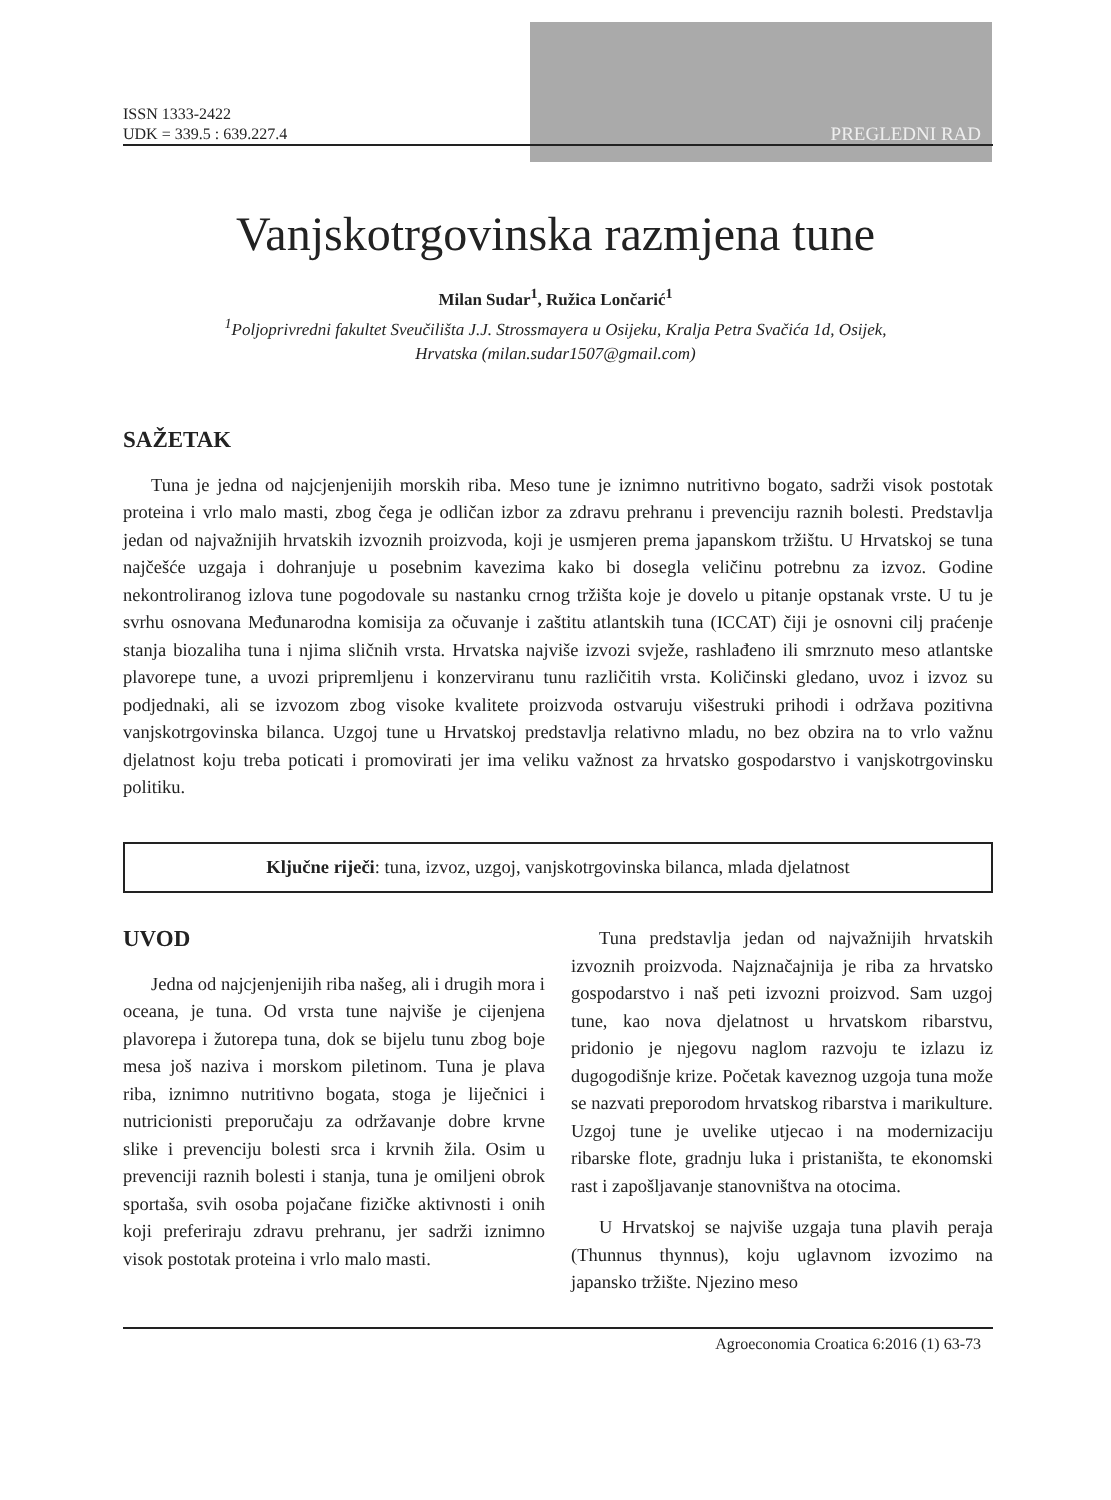ISSN 1333-2422
UDK = 339.5 : 639.227.4
PREGLEDNI RAD
Vanjskotrgovinska razmjena tune
Milan Sudar<sup>1</sup>, Ružica Lončarić<sup>1</sup>
<sup>1</sup> Poljoprivredni fakultet Sveučilišta J.J. Strossmayera u Osijeku, Kralja Petra Svačića 1d, Osijek,
Hrvatska (milan.sudar1507@gmail.com)
SAŽETAK
Tuna je jedna od najcjenjenijih morskih riba. Meso tune je iznimno nutritivno bogato, sadrži visok postotak proteina i vrlo malo masti, zbog čega je odličan izbor za zdravu prehranu i prevenciju raznih bolesti. Predstavlja jedan od najvažnijih hrvatskih izvoznih proizvoda, koji je usmjeren prema japanskom tržištu. U Hrvatskoj se tuna najčešće uzgaja i dohranjuje u posebnim kavezima kako bi dosegla veličinu potrebnu za izvoz. Godine nekontroliranog izlova tune pogodovale su nastanku crnog tržišta koje je dovelo u pitanje opstanak vrste. U tu je svrhu osnovana Međunarodna komisija za očuvanje i zaštitu atlantskih tuna (ICCAT) čiji je osnovni cilj praćenje stanja biozaliha tuna i njima sličnih vrsta. Hrvatska najviše izvozi svježe, rashlađeno ili smrznuto meso atlantske plavorepe tune, a uvozi pripremljenu i konzerviranu tunu različitih vrsta. Količinski gledano, uvoz i izvoz su podjednaki, ali se izvozom zbog visoke kvalitete proizvoda ostvaruju višestruki prihodi i održava pozitivna vanjskotrgovinska bilanca. Uzgoj tune u Hrvatskoj predstavlja relativno mladu, no bez obzira na to vrlo važnu djelatnost koju treba poticati i promovirati jer ima veliku važnost za hrvatsko gospodarstvo i vanjskotrgovinsku politiku.
Ključne riječi: tuna, izvoz, uzgoj, vanjskotrgovinska bilanca, mlada djelatnost
UVOD
Jedna od najcjenjenijih riba našeg, ali i drugih mora i oceana, je tuna. Od vrsta tune najviše je cijenjena plavorepa i žutorepa tuna, dok se bijelu tunu zbog boje mesa još naziva i morskom piletinom. Tuna je plava riba, iznimno nutritivno bogata, stoga je liječnici i nutricionisti preporučaju za održavanje dobre krvne slike i prevenciju bolesti srca i krvnih žila. Osim u prevenciji raznih bolesti i stanja, tuna je omiljeni obrok sportaša, svih osoba pojačane fizičke aktivnosti i onih koji preferiraju zdravu prehranu, jer sadrži iznimno visok postotak proteina i vrlo malo masti.
Tuna predstavlja jedan od najvažnijih hrvatskih izvoznih proizvoda. Najznačajnija je riba za hrvatsko gospodarstvo i naš peti izvozni proizvod. Sam uzgoj tune, kao nova djelatnost u hrvatskom ribarstvu, pridonio je njegovu naglom razvoju te izlazu iz dugogodišnje krize. Početak kaveznog uzgoja tuna može se nazvati preporodom hrvatskog ribarstva i marikulture. Uzgoj tune je uvelike utjecao i na modernizaciju ribarske flote, gradnju luka i pristaništa, te ekonomski rast i zapošljavanje stanovništva na otocima.
U Hrvatskoj se najviše uzgaja tuna plavih peraja (Thunnus thynnus), koju uglavnom izvozimo na japansko tržište. Njezino meso
Agroeconomia Croatica 6:2016 (1) 63-73